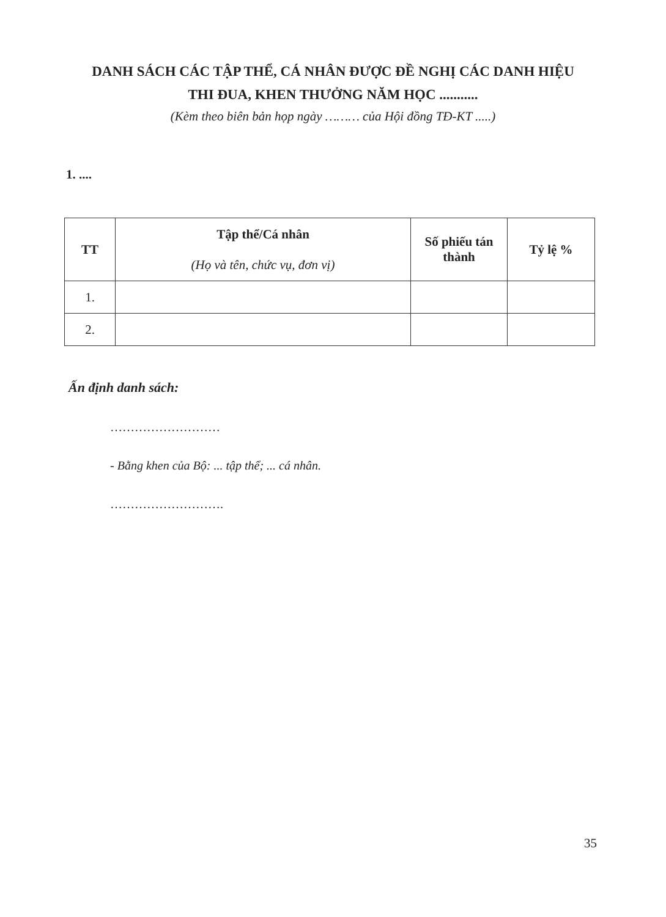DANH SÁCH CÁC TẬP THỂ, CÁ NHÂN ĐƯỢC ĐỀ NGHỊ CÁC DANH HIỆU
THI ĐUA, KHEN THƯỞNG NĂM HỌC ...........
(Kèm theo biên bản họp ngày ……… của Hội đồng TĐ-KT .....)
1. ....
| TT | Tập thể/Cá nhân (Họ và tên, chức vụ, đơn vị) | Số phiếu tán thành | Tỷ lệ % |
| --- | --- | --- | --- |
| 1. | | | |
| 2. | | | |
Ấn định danh sách:
………………………
- Bằng khen của Bộ: ... tập thể; ... cá nhân.
……………………….
35